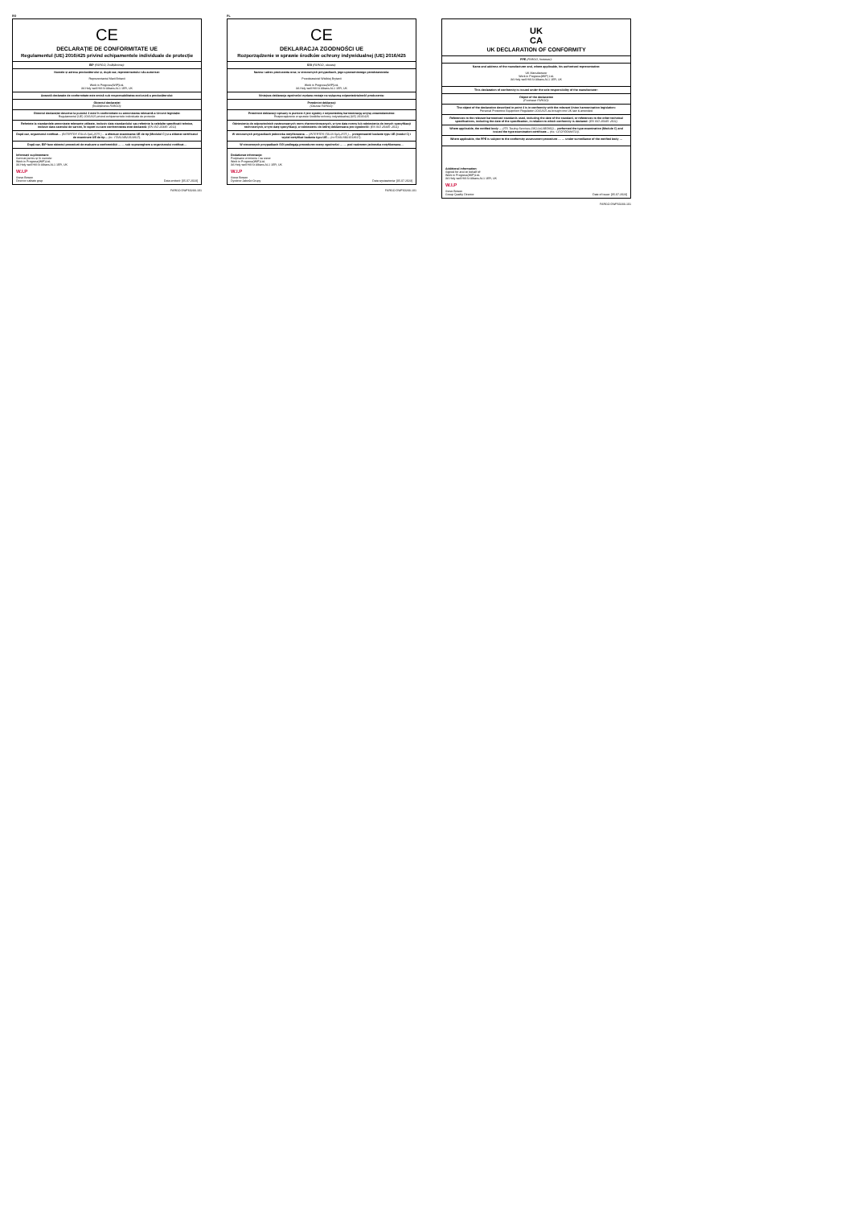RO
CE
DECLARAȚIE DE CONFORMITATE UE
Regulamentul (UE) 2016/425 privind echipamentele individuale de protecție
EIP (FARGO, Încălțăminte):
Numele și adresa producătorului și, după caz, reprezentantului său autorizat:
Reprezentantul Marii Britanii
Work in Progress(WIP)Ltd.
3A Holy well Hill St Albans AL1 1ER, UK
Această declarație de conformitate este emisă sub responsabilitatea exclusivă a producătorului:
Obiectul declarației
(Încălțăminte FARGO):
Obiectul declarației descrise la punctul 4 este în conformitate cu armonizarea relevantă a Uniunii legislație:
Regulamentul (UE) 2016/425 privind echipamentele individuale de protecție
Referințe la standardele armonizate relevante utilizate, inclusiv data standardului sau referințe la celelalte specificații tehnice, inclusiv data caietului de sarcini, în raport cu care conformitatea este declarată: (EN ISO 20345: 2011)
După caz, organismul notificat… (INTERTEK ITALIA SpA,2575 )… a efectuat examinarea UE de tip (Modulul C) și a eliberat certificatul de examinare UE de tip… (nr.: ITASLNB21013917).
După caz, EIP face obiectul procedurii de evaluare a conformității … … sub supraveghere a organismului notificat…
Informații suplimentare:
Semnat pentru și în numele:
Work in Progress(WIP)Ltd.
3A Holy well Hill St Albans AL1 1ER, UK
W.I.P
Steve Bowen
Director calitate grup Data emiterii: [05.07.2023]
FARGO DWF60233-101
PL
CE
DEKLARACJA ZGODNOŚCI UE
Rozporządzenie w sprawie środków ochrony indywidualnej (UE) 2016/425
ŚOI (FARGO, obuwie):
Nazwa i adres producenta oraz, w stosownych przypadkach, jego upoważnionego przedstawiciela:
Przedstawiciel Wielkiej Brytanii
Work in Progress(WIP)Ltd.
3A Holy well Hill St Albans AL1 1ER, UK
Niniejsza deklaracja zgodności wydana zostaje na wyłączną odpowiedzialność producenta:
Przedmiot deklaracji
(Obuwie FARGO):
Przedmiot deklaracji opisany w punkcie 4 jest zgodny z odpowiednią harmonizacją unijną ustawodawstwo:
Rozporządzenie w sprawie środków ochrony indywidualnej (UE) 2016/425
Odniesienia do odpowiednich zastosowanych norm zharmonizowanych, w tym data normy lub odniesienia do innych specyfikacji technicznych, w tym datę specyfikacji, w odniesieniu do której deklarowana jest zgodność: (EN ISO 20345: 2011)
W stosownych przypadkach jednostka notyfikowana … (INTERTEK ITALIA SpA,2575 )… przeprowadził badanie typu UE (moduł C) i wydał certyfikat badania typu UE… (nr:ITASLNB21013917).
W stosownych przypadkach ŚOI podlegają procedurze oceny zgodności … … pod nadzorem jednostka notyfikowana…
Dodatkowe informacje:
Podpisano w imieniu i na rzecz:
Work in Progress(WIP)Ltd.
3A Holy well Hill St Albans AL1 1ER, UK
W.I.P
Steve Bowen
Dyrektor Jakości Grupy Data wystawienia: [05.07.2023]
FARGO DWF60233-101
UK
CA
UK DECLARATION OF CONFORMITY
PPE (FARGO, footwear):
Name and address of the manufacturer and, where applicable, his authorised representative:
UK Manufacturer
Work in Progress(WIP) Ltd.
3A Holy well Hill St Albans AL1 1ER, UK
This declaration of conformity is issued under the sole responsibility of the manufacturer:
Object of the declaration
(Footwear FARGO):
The object of the declaration described in point 4 is in conformity with the relevant Union harmonisation legislation:
Personal Protective Equipment Regulation 2016/425 as brought into UK law & amended
References to the relevant harmonised standards used, including the date of the standard, or references to the other technical specifications, including the date of the specification, in relation to which conformity is declared: (EN ISO 20345: 2011)
Where applicable, the notified body … (ITS Testing Services (UK) Ltd,AB0362)… performed the type-examination (Module C) and issued the type-examination certificate… (no.: LECFI00384713).
Where applicable, the PPE is subject to the conformity assessment procedure … … under surveillance of the notified body …
Additional information:
Signed for and on behalf of:
Work in Progress(WIP)Ltd.
3A Holy well Hill St Albans AL1 1ER, UK
W.I.P
Steve Bowen
Group Quality Director Date of issue: [05.07.2023]
FARGO DWF60233-101